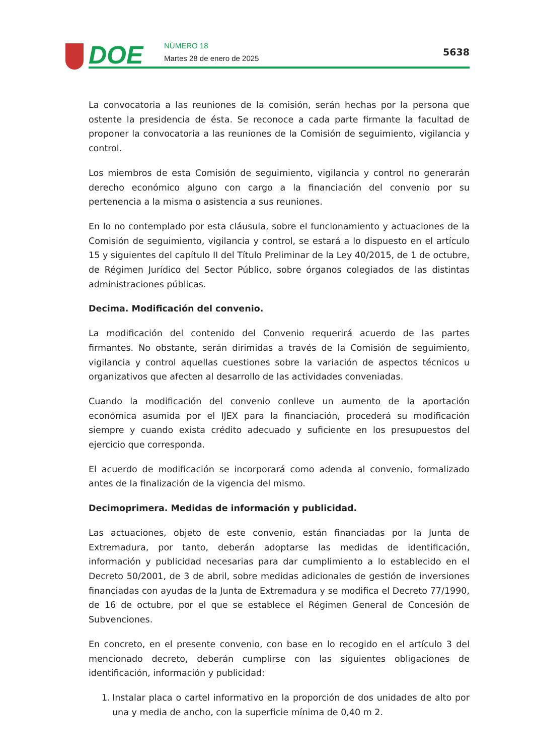DOE
NÚMERO 18
Martes 28 de enero de 2025
5638
La convocatoria a las reuniones de la comisión, serán hechas por la persona que ostente la presidencia de ésta. Se reconoce a cada parte firmante la facultad de proponer la convocatoria a las reuniones de la Comisión de seguimiento, vigilancia y control.
Los miembros de esta Comisión de seguimiento, vigilancia y control no generarán derecho económico alguno con cargo a la financiación del convenio por su pertenencia a la misma o asistencia a sus reuniones.
En lo no contemplado por esta cláusula, sobre el funcionamiento y actuaciones de la Comisión de seguimiento, vigilancia y control, se estará a lo dispuesto en el artículo 15 y siguientes del capítulo II del Título Preliminar de la Ley 40/2015, de 1 de octubre, de Régimen Jurídico del Sector Público, sobre órganos colegiados de las distintas administraciones públicas.
Decima. Modificación del convenio.
La modificación del contenido del Convenio requerirá acuerdo de las partes firmantes. No obstante, serán dirimidas a través de la Comisión de seguimiento, vigilancia y control aquellas cuestiones sobre la variación de aspectos técnicos u organizativos que afecten al desarrollo de las actividades conveniadas.
Cuando la modificación del convenio conlleve un aumento de la aportación económica asumida por el IJEX para la financiación, procederá su modificación siempre y cuando exista crédito adecuado y suficiente en los presupuestos del ejercicio que corresponda.
El acuerdo de modificación se incorporará como adenda al convenio, formalizado antes de la finalización de la vigencia del mismo.
Decimoprimera. Medidas de información y publicidad.
Las actuaciones, objeto de este convenio, están financiadas por la Junta de Extremadura, por tanto, deberán adoptarse las medidas de identificación, información y publicidad necesarias para dar cumplimiento a lo establecido en el Decreto 50/2001, de 3 de abril, sobre medidas adicionales de gestión de inversiones financiadas con ayudas de la Junta de Extremadura y se modifica el Decreto 77/1990, de 16 de octubre, por el que se establece el Régimen General de Concesión de Subvenciones.
En concreto, en el presente convenio, con base en lo recogido en el artículo 3 del mencionado decreto, deberán cumplirse con las siguientes obligaciones de identificación, información y publicidad:
1. Instalar placa o cartel informativo en la proporción de dos unidades de alto por una y media de ancho, con la superficie mínima de 0,40 m 2.